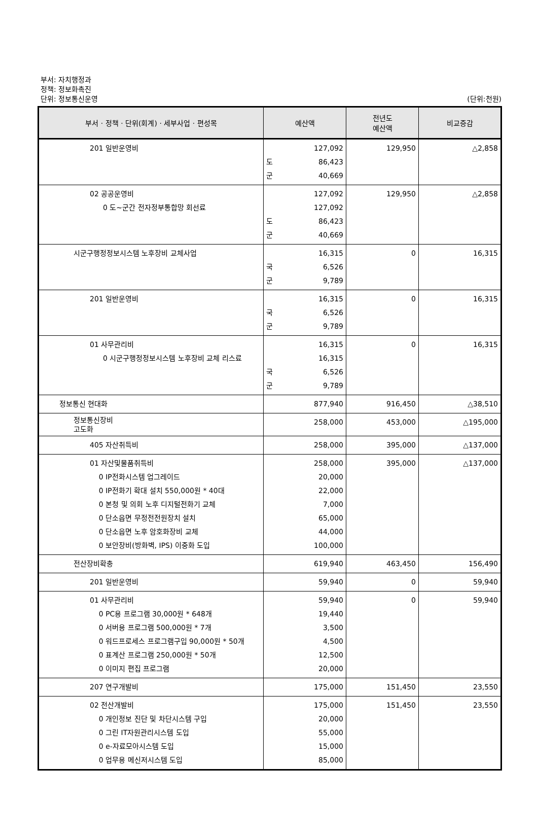부서: 자치행정과
정책: 정보화촉진
단위: 정보통신운영
(단위:천원)
| 부서 · 정책 · 단위(회계) · 세부사업 · 편성목 | 예산액 | 전년도 예산액 | 비교증감 |
| --- | --- | --- | --- |
| 201 일반운영비 | 127,092 도 86,423 군 40,669 | 129,950 | △2,858 |
| 02 공공운영비 0 도~군간 전자정부통합망 회선료 | 127,092 127,092 도 86,423 군 40,669 | 129,950 | △2,858 |
| 시군구행정정보시스템 노후장비 교체사업 | 16,315 국 6,526 군 9,789 | 0 | 16,315 |
| 201 일반운영비 | 16,315 국 6,526 군 9,789 | 0 | 16,315 |
| 01 사무관리비 0 시군구행정정보시스템 노후장비 교체 리스료 | 16,315 16,315 국 6,526 군 9,789 | 0 | 16,315 |
| 정보통신 현대화 | 877,940 | 916,450 | △38,510 |
| 정보통신장비 고도화 | 258,000 | 453,000 | △195,000 |
| 405 자산취득비 | 258,000 | 395,000 | △137,000 |
| 01 자산및물품취득비 0 IP전화시스템 업그레이드 0 IP전화기 확대 설치 550,000원 * 40대 0 본청 및 의회 노후 디지털전화기 교체 0 단소읍면 무정전전원장치 설치 0 단소읍면 노후 암호화장비 교체 0 보안장비(방화벽, IPS) 이중화 도입 | 258,000 20,000 22,000 7,000 65,000 44,000 100,000 | 395,000 | △137,000 |
| 전산장비확충 | 619,940 | 463,450 | 156,490 |
| 201 일반운영비 | 59,940 | 0 | 59,940 |
| 01 사무관리비 0 PC용 프로그램 30,000원 * 648개 0 서버용 프로그램 500,000원 * 7개 0 워드프로세스 프로그램구입 90,000원 * 50개 0 표계산 프로그램 250,000원 * 50개 0 이미지 편집 프로그램 | 59,940 19,440 3,500 4,500 12,500 20,000 | 0 | 59,940 |
| 207 연구개발비 | 175,000 | 151,450 | 23,550 |
| 02 전산개발비 0 개인정보 진단 및 차단시스템 구입 0 그린 IT자원관리시스템 도입 0 e-자료모아시스템 도입 0 업무용 메신저시스템 도입 | 175,000 20,000 55,000 15,000 85,000 | 151,450 | 23,550 |